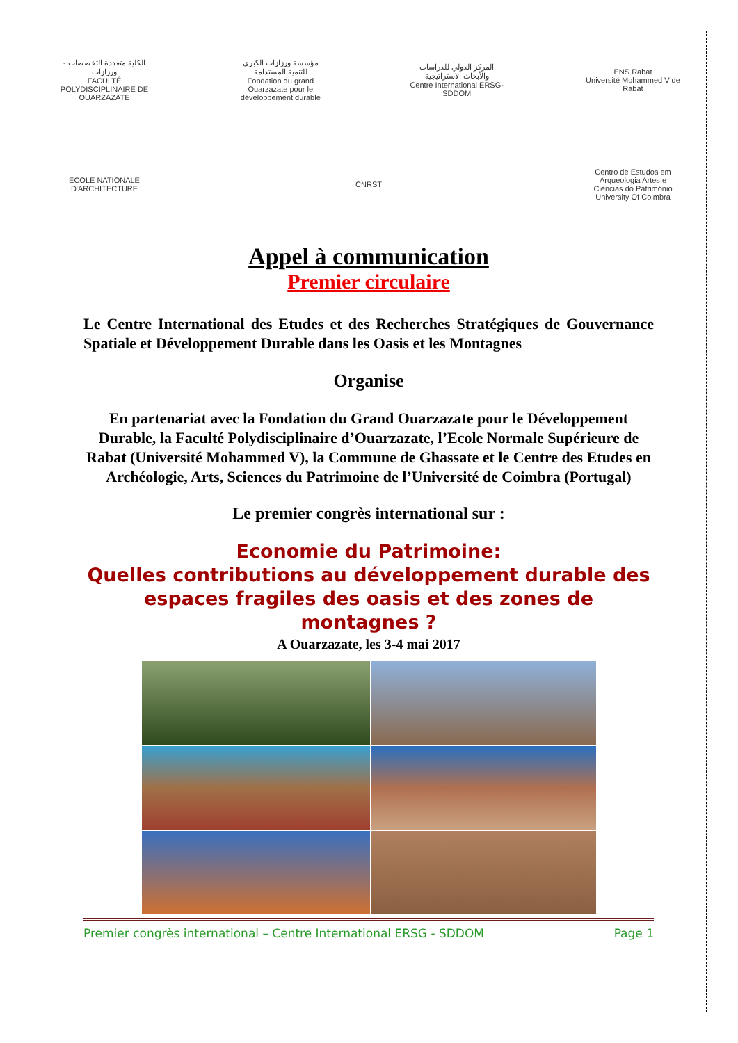الكلية متعددة التخصصات - ورزازات
FACULTÉ POLYDISCIPLINAIRE DE OUARZAZATE
مؤسسة ورزازات الكبرى للتنمية المستدامة
Fondation du grand Ouarzazate pour le développement durable
المركز الدولي للدراسات والأبحاث الاستراتيجية
Centre International ERSG-SDDOM
ENS Rabat
Université Mohammed V de Rabat
ECOLE NATIONALE D'ARCHITECTURE
CNRST
Centro de Estudos em Arqueologia Artes e Ciências do Património
University Of Coimbra
Appel à communication
Premier circulaire
Le Centre International des Etudes et des Recherches Stratégiques de Gouvernance Spatiale et Développement Durable dans les Oasis et les Montagnes
Organise
En partenariat avec la Fondation du Grand Ouarzazate pour le Développement Durable, la Faculté Polydisciplinaire d’Ouarzazate, l’Ecole Normale Supérieure de Rabat (Université Mohammed V), la Commune de Ghassate et le Centre des Etudes en Archéologie, Arts, Sciences du Patrimoine de l’Université de Coimbra (Portugal)
Le premier congrès international sur :
Economie du Patrimoine:
Quelles contributions au développement durable des espaces fragiles des oasis et des zones de montagnes ?
A Ouarzazate, les 3-4 mai 2017
Premier congrès international – Centre International ERSG - SDDOM Page 1